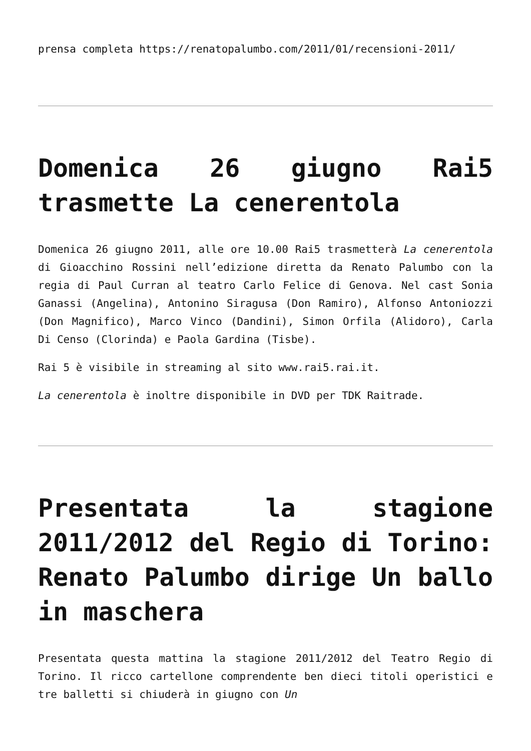prensa completa https://renatopalumbo.com/2011/01/recensioni-2011/
Domenica 26 giugno Rai5 trasmette La cenerentola
Domenica 26 giugno 2011, alle ore 10.00 Rai5 trasmetterà La cenerentola di Gioacchino Rossini nell’edizione diretta da Renato Palumbo con la regia di Paul Curran al teatro Carlo Felice di Genova. Nel cast Sonia Ganassi (Angelina), Antonino Siragusa (Don Ramiro), Alfonso Antoniozzi (Don Magnifico), Marco Vinco (Dandini), Simon Orfila (Alidoro), Carla Di Censo (Clorinda) e Paola Gardina (Tisbe).
Rai 5 è visibile in streaming al sito www.rai5.rai.it.
La cenerentola è inoltre disponibile in DVD per TDK Raitrade.
Presentata la stagione 2011/2012 del Regio di Torino: Renato Palumbo dirige Un ballo in maschera
Presentata questa mattina la stagione 2011/2012 del Teatro Regio di Torino. Il ricco cartellone comprendente ben dieci titoli operistici e tre balletti si chiuderà in giugno con Un